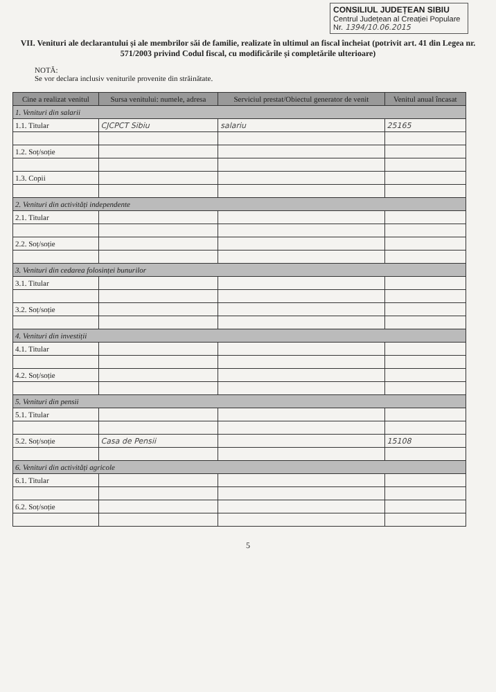CONSILIUL JUDEȚEAN SIBIU
Centrul Județean al Creației Populare
Nr. 1394/10.06.2015
VII. Venituri ale declarantului și ale membrilor săi de familie, realizate în ultimul an fiscal încheiat (potrivit art. 41 din Legea nr. 571/2003 privind Codul fiscal, cu modificările și completările ulterioare)
NOTĂ:
Se vor declara inclusiv veniturile provenite din străinătate.
| Cine a realizat venitul | Sursa venitului: numele, adresa | Serviciul prestat/Obiectul generator de venit | Venitul anual încasat |
| --- | --- | --- | --- |
| 1. Venituri din salarii | | | |
| 1.1. Titular | CJCPCT Sibiu | salariu | 25165 |
| 1.2. Soț/soție | | | |
| 1.3. Copii | | | |
| 2. Venituri din activități independente | | | |
| 2.1. Titular | | | |
| 2.2. Soț/soție | | | |
| 3. Venituri din cedarea folosinței bunurilor | | | |
| 3.1. Titular | | | |
| 3.2. Soț/soție | | | |
| 4. Venituri din investiții | | | |
| 4.1. Titular | | | |
| 4.2. Soț/soție | | | |
| 5. Venituri din pensii | | | |
| 5.1. Titular | | | |
| 5.2. Soț/soție | Casa de Pensii | | 15108 |
| 6. Venituri din activități agricole | | | |
| 6.1. Titular | | | |
| 6.2. Soț/soție | | | |
5